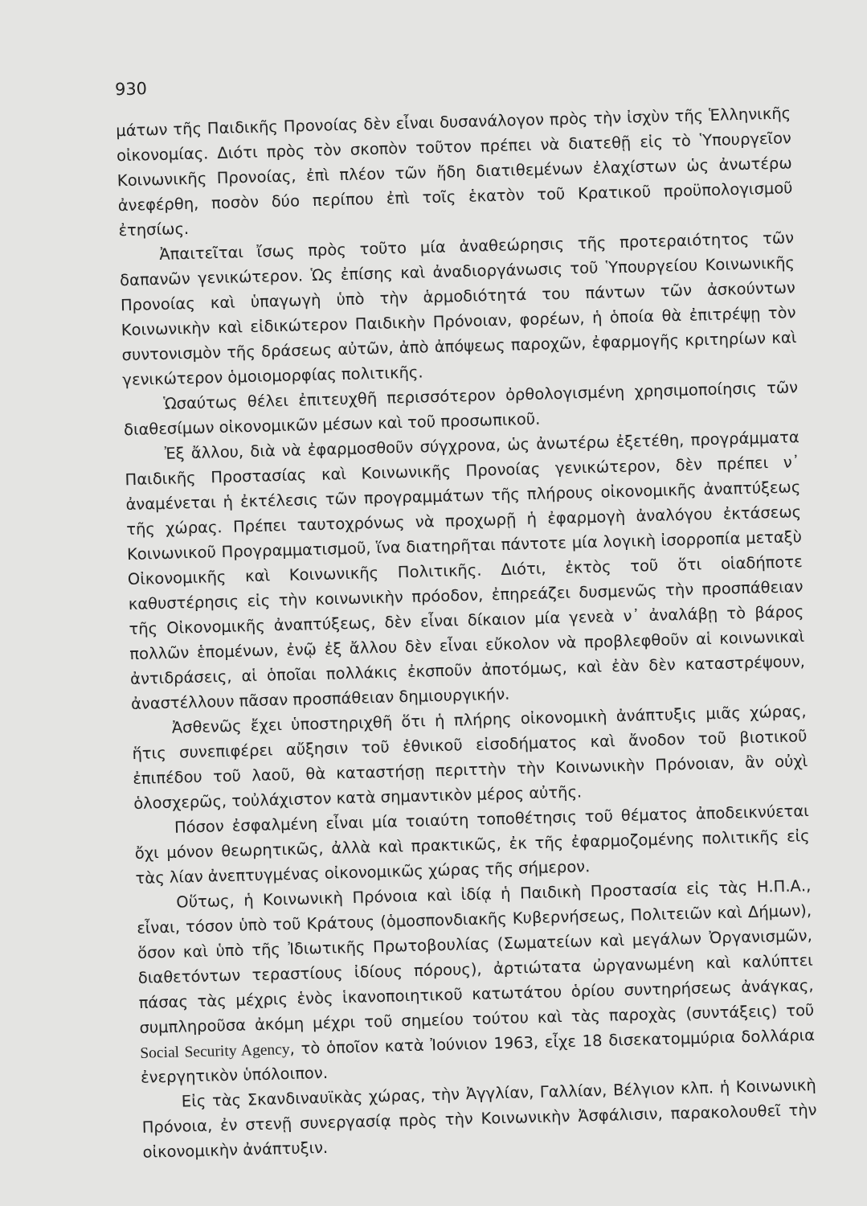930
μάτων τῆς Παιδικῆς Προνοίας δὲν εἶναι δυσανάλογον πρὸς τὴν ἰσχὺν τῆς Ἑλληνικῆς οἰκονομίας. Διότι πρὸς τὸν σκοπὸν τοῦτον πρέπει νὰ διατεθῇ εἰς τὸ Ὑπουργεῖον Κοινωνικῆς Προνοίας, ἐπὶ πλέον τῶν ἤδη διατιθεμένων ἐλαχίστων ὡς ἀνωτέρω ἀνεφέρθη, ποσὸν δύο περίπου ἐπὶ τοῖς ἑκατὸν τοῦ Κρατικοῦ προϋπολογισμοῦ ἐτησίως.
Ἀπαιτεῖται ἴσως πρὸς τοῦτο μία ἀναθεώρησις τῆς προτεραιότητος τῶν δαπανῶν γενικώτερον. Ὡς ἐπίσης καὶ ἀναδιοργάνωσις τοῦ Ὑπουργείου Κοινωνικῆς Προνοίας καὶ ὑπαγωγὴ ὑπὸ τὴν ἁρμοδιότητά του πάντων τῶν ἀσκούντων Κοινωνικὴν καὶ εἰδικώτερον Παιδικὴν Πρόνοιαν, φορέων, ἡ ὁποία θὰ ἐπιτρέψῃ τὸν συντονισμὸν τῆς δράσεως αὐτῶν, ἀπὸ ἀπόψεως παροχῶν, ἐφαρμογῆς κριτηρίων καὶ γενικώτερον ὁμοιομορφίας πολιτικῆς.
Ὡσαύτως θέλει ἐπιτευχθῆ περισσότερον ὀρθολογισμένη χρησιμοποίησις τῶν διαθεσίμων οἰκονομικῶν μέσων καὶ τοῦ προσωπικοῦ.
Ἐξ ἄλλου, διὰ νὰ ἐφαρμοσθοῦν σύγχρονα, ὡς ἀνωτέρω ἐξετέθη, προγράμματα Παιδικῆς Προστασίας καὶ Κοινωνικῆς Προνοίας γενικώτερον, δὲν πρέπει ν᾽ ἀναμένεται ἡ ἐκτέλεσις τῶν προγραμμάτων τῆς πλήρους οἰκονομικῆς ἀναπτύξεως τῆς χώρας. Πρέπει ταυτοχρόνως νὰ προχωρῇ ἡ ἐφαρμογὴ ἀναλόγου ἐκτάσεως Κοινωνικοῦ Προγραμματισμοῦ, ἵνα διατηρῆται πάντοτε μία λογικὴ ἰσορροπία μεταξὺ Οἰκονομικῆς καὶ Κοινωνικῆς Πολιτικῆς. Διότι, ἐκτὸς τοῦ ὅτι οἱαδήποτε καθυστέρησις εἰς τὴν κοινωνικὴν πρόοδον, ἐπηρεάζει δυσμενῶς τὴν προσπάθειαν τῆς Οἰκονομικῆς ἀναπτύξεως, δὲν εἶναι δίκαιον μία γενεὰ ν᾽ ἀναλάβῃ τὸ βάρος πολλῶν ἑπομένων, ἐνῷ ἐξ ἄλλου δὲν εἶναι εὔκολον νὰ προβλεφθοῦν αἱ κοινωνικαὶ ἀντιδράσεις, αἱ ὁποῖαι πολλάκις ἐκσποῦν ἀποτόμως, καὶ ἐὰν δὲν καταστρέψουν, ἀναστέλλουν πᾶσαν προσπάθειαν δημιουργικήν.
Ἀσθενῶς ἔχει ὑποστηριχθῆ ὅτι ἡ πλήρης οἰκονομικὴ ἀνάπτυξις μιᾶς χώρας, ἥτις συνεπιφέρει αὔξησιν τοῦ ἐθνικοῦ εἰσοδήματος καὶ ἄνοδον τοῦ βιοτικοῦ ἐπιπέδου τοῦ λαοῦ, θὰ καταστήσῃ περιττὴν τὴν Κοινωνικὴν Πρόνοιαν, ἂν οὐχὶ ὁλοσχερῶς, τοὐλάχιστον κατὰ σημαντικὸν μέρος αὐτῆς.
Πόσον ἐσφαλμένη εἶναι μία τοιαύτη τοποθέτησις τοῦ θέματος ἀποδεικνύεται ὄχι μόνον θεωρητικῶς, ἀλλὰ καὶ πρακτικῶς, ἐκ τῆς ἐφαρμοζομένης πολιτικῆς εἰς τὰς λίαν ἀνεπτυγμένας οἰκονομικῶς χώρας τῆς σήμερον.
Οὕτως, ἡ Κοινωνικὴ Πρόνοια καὶ ἰδίᾳ ἡ Παιδικὴ Προστασία εἰς τὰς Η.Π.Α., εἶναι, τόσον ὑπὸ τοῦ Κράτους (ὁμοσπονδιακῆς Κυβερνήσεως, Πολιτειῶν καὶ Δήμων), ὅσον καὶ ὑπὸ τῆς Ἰδιωτικῆς Πρωτοβουλίας (Σωματείων καὶ μεγάλων Ὀργανισμῶν, διαθετόντων τεραστίους ἰδίους πόρους), ἀρτιώτατα ὠργανωμένη καὶ καλύπτει πάσας τὰς μέχρις ἑνὸς ἱκανοποιητικοῦ κατωτάτου ὁρίου συντηρήσεως ἀνάγκας, συμπληροῦσα ἀκόμη μέχρι τοῦ σημείου τούτου καὶ τὰς παροχὰς (συντάξεις) τοῦ Social Security Agency, τὸ ὁποῖον κατὰ Ἰούνιον 1963, εἶχε 18 δισεκατομμύρια δολλάρια ἐνεργητικὸν ὑπόλοιπον.
Εἰς τὰς Σκανδιναυϊκὰς χώρας, τὴν Ἀγγλίαν, Γαλλίαν, Βέλγιον κλπ. ἡ Κοινωνικὴ Πρόνοια, ἐν στενῇ συνεργασίᾳ πρὸς τὴν Κοινωνικὴν Ἀσφάλισιν, παρακολουθεῖ τὴν οἰκονομικὴν ἀνάπτυξιν.